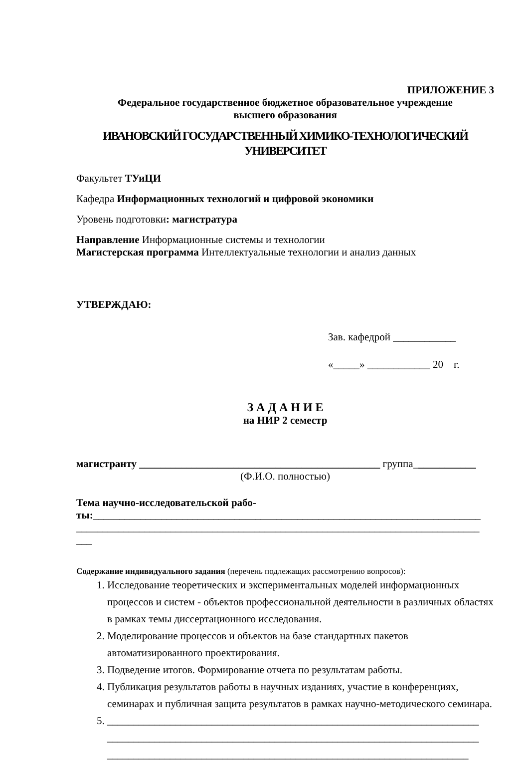ПРИЛОЖЕНИЕ 3
Федеральное государственное бюджетное образовательное учреждение
высшего образования
ИВАНОВСКИЙ ГОСУДАРСТВЕННЫЙ ХИМИКО-ТЕХНОЛОГИЧЕСКИЙ
УНИВЕРСИТЕТ
Факультет ТУиЦИ
Кафедра Информационных технологий и цифровой экономики
Уровень подготовки: магистратура
Направление Информационные системы и технологии
Магистерская программа Интеллектуальные технологии и анализ данных
УТВЕРЖДАЮ:
Зав. кафедрой ____________
«_____» ____________ 20 г.
З А Д А Н И Е
на НИР 2 семестр
магистранту ______________________________________________ группа____________
(Ф.И.О. полностью)
Тема научно-исследовательской рабо-
ты:__________________________________________________________________________
_____________________________________________________________________________
___
Содержание индивидуального задания (перечень подлежащих рассмотрению вопросов):
1. Исследование теоретических и экспериментальных моделей информационных процессов и систем - объектов профессиональной деятельности в различных областях в рамках темы диссертационного исследования.
2. Моделирование процессов и объектов на базе стандартных пакетов автоматизированного проектирования.
3. Подведение итогов. Формирование отчета по результатам работы.
4. Публикация результатов работы в научных изданиях, участие в конференциях, семинарах и публичная защита результатов в рамках научно-методического семинара.
5. _______________________________________________________________________
_______________________________________________________________________
_____________________________________________________________________